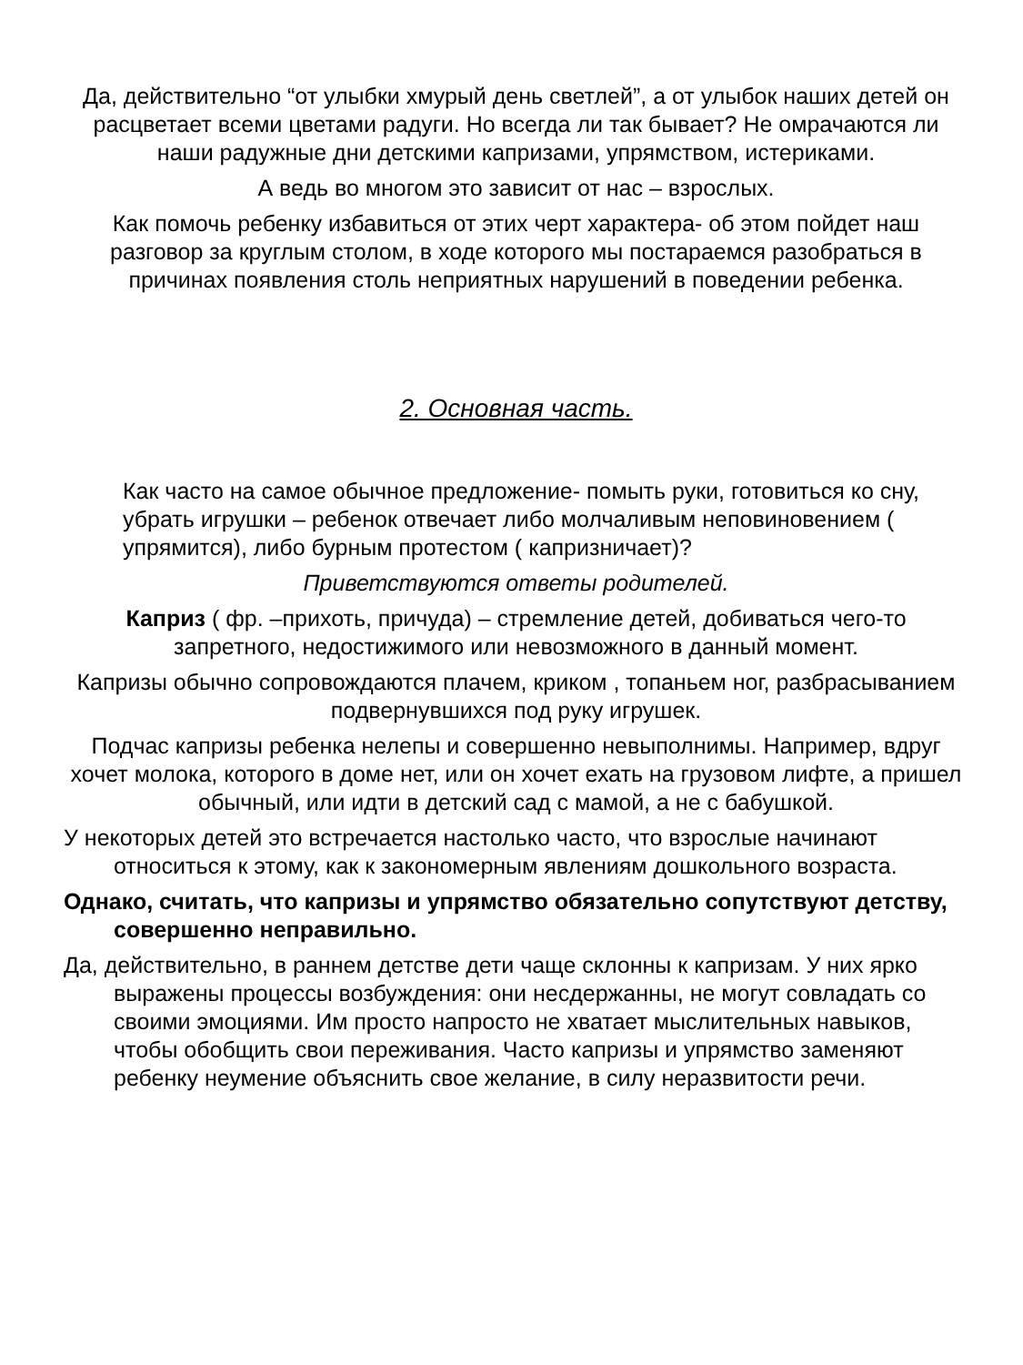Да, действительно “от улыбки хмурый день светлей”, а от улыбок наших детей он расцветает всеми цветами радуги. Но всегда ли так бывает? Не омрачаются ли наши радужные дни детскими капризами, упрямством, истериками.
А ведь во многом это зависит от нас – взрослых.
Как помочь ребенку избавиться от этих черт характера- об этом пойдет наш разговор за круглым столом, в ходе которого мы постараемся разобраться в причинах появления столь неприятных нарушений в поведении ребенка.
2. Основная часть.
Как часто на самое обычное предложение- помыть руки, готовиться ко сну, убрать игрушки – ребенок отвечает либо молчаливым неповиновением ( упрямится), либо бурным протестом ( капризничает)?
Приветствуются ответы родителей.
Каприз ( фр. –прихоть, причуда) – стремление детей, добиваться чего-то запретного, недостижимого или невозможного в данный момент.
Капризы обычно сопровождаются плачем, криком , топаньем ног, разбрасыванием подвернувшихся под руку игрушек.
Подчас капризы ребенка нелепы и совершенно невыполнимы. Например, вдруг хочет молока, которого в доме нет, или он хочет ехать на грузовом лифте, а пришел обычный, или идти в детский сад с мамой, а не с бабушкой.
У некоторых детей это встречается настолько часто, что взрослые начинают относиться к этому, как к закономерным явлениям дошкольного возраста.
Однако, считать, что капризы и упрямство обязательно сопутствуют детству, совершенно неправильно.
Да, действительно, в раннем детстве дети чаще склонны к капризам. У них ярко выражены процессы возбуждения: они несдержанны, не могут совладать со своими эмоциями. Им просто напросто не хватает мыслительных навыков, чтобы обобщить свои переживания. Часто капризы и упрямство заменяют ребенку неумение объяснить свое желание, в силу неразвитости речи.